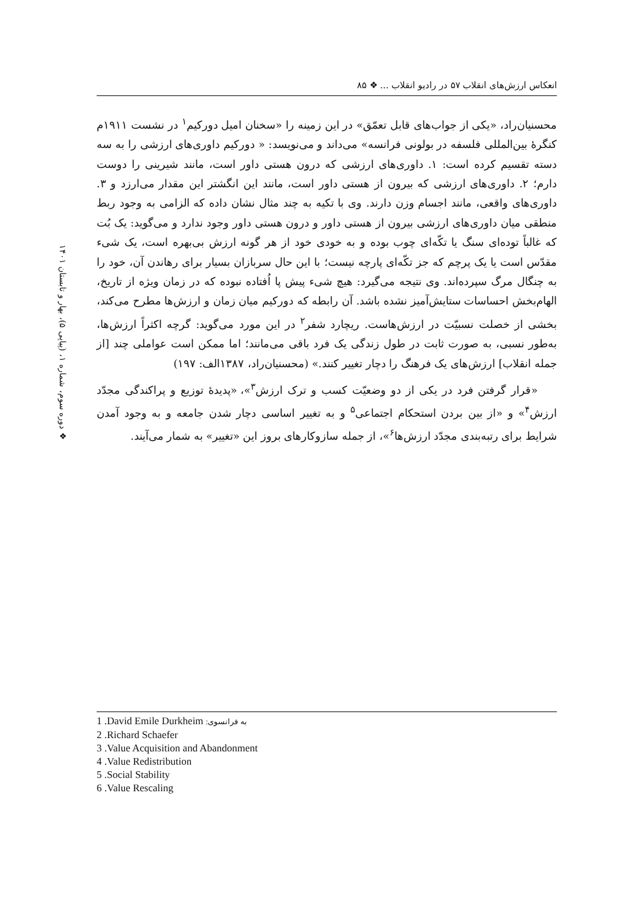انعکاس ارزش‌های انقلاب ۵۷ در رادیو انقلاب ... ❖ ۸۵
❖ دوره سوم، شماره ۱، (پیاپی ۵)، بهار و تابستان ۱۴۰۱
محسنیان‌راد، «یکی از جواب‌های قابل تعمّق» در این زمینه را «سخنان امیل دورکیم<sup>۱</sup> در نشست ۱۹۱۱م کنگرهٔ بین‌المللی فلسفه در بولونی فرانسه» می‌داند و می‌نویسد: « دورکیم داوری‌های ارزشی را به سه دسته تقسیم کرده است: ۱. داوری‌های ارزشی که درون هستی داور است، مانند شیرینی را دوست دارم؛ ۲. داوری‌های ارزشی که بیرون از هستی داور است، مانند این انگشتر این مقدار می‌ارزد و ۳. داوری‌های واقعی، مانند اجسام وزن دارند. وی با تکیه به چند مثال نشان داده که الزامی به وجود ربط منطقی میان داوری‌های ارزشی بیرون از هستی داور و درون هستی داور وجود ندارد و می‌گوید: یک بُت که غالباً توده‌ای سنگ یا تکّه‌ای چوب بوده و به خودی خود از هر گونه ارزش بی‌بهره است، یک شیء مقدّس است یا یک پرچم که جز تکّه‌ای پارچه نیست؛ با این حال سربازان بسیار برای رهاندن آن، خود را به چنگال مرگ سپرده‌اند. وی نتیجه می‌گیرد: هیچ شیء پیش پا اُفتاده نبوده که در زمان ویژه از تاریخ، الهام‌بخش احساسات ستایش‌آمیز نشده باشد. آن رابطه که دورکیم میان زمان و ارزش‌ها مطرح می‌کند، بخشی از خصلت نسبیّت در ارزش‌هاست. ریچارد شفر<sup>۲</sup> در این مورد می‌گوید: گرچه اکثراً ارزش‌ها، به‌طور نسبی، به صورت ثابت در طول زندگی یک فرد باقی می‌مانند؛ اما ممکن است عواملی چند [از جمله انقلاب] ارزش‌های یک فرهنگ را دچار تغییر کنند.» (محسنیان‌راد، ۱۳۸۷الف: ۱۹۷)
«قرار گرفتن فرد در یکی از دو وضعیّت کسب و ترک ارزش<sup>۳</sup>»، «پدیدهٔ توزیع و پراکندگی مجدّد ارزش<sup>۴</sup>» و «از بین بردن استحکام اجتماعی<sup>۵</sup> و به تغییر اساسی دچار شدن جامعه و به وجود آمدن شرایط برای رتبه‌بندی مجدّد ارزش‌ها<sup>۶</sup>»، از جمله سازوکارهای بروز این «تغییر» به شمار می‌آیند.
1 .David Emile Durkheim به فرانسوی:
2 .Richard Schaefer
3 .Value Acquisition and Abandonment
4 .Value Redistribution
5 .Social Stability
6 .Value Rescaling